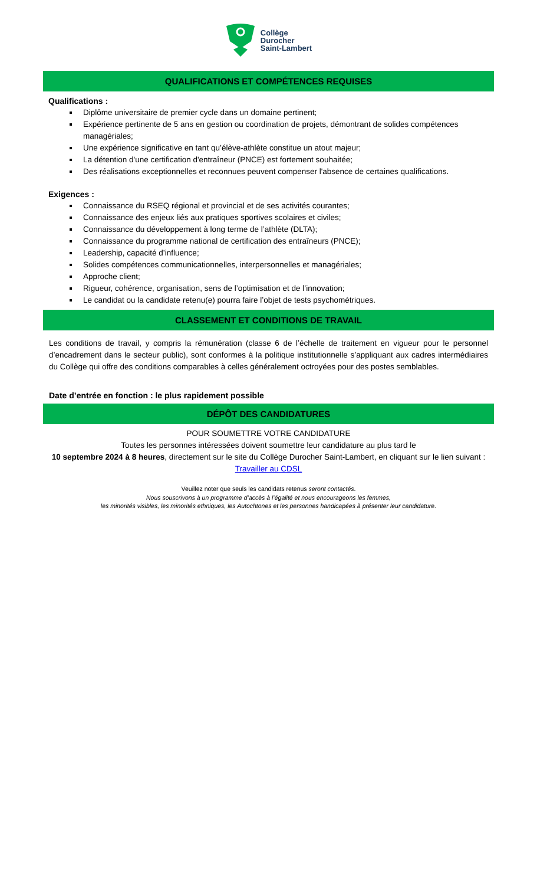Collège
Durocher
Saint-Lambert
QUALIFICATIONS ET COMPÉTENCES REQUISES
Qualifications :
Diplôme universitaire de premier cycle dans un domaine pertinent;
Expérience pertinente de 5 ans en gestion ou coordination de projets, démontrant de solides compétences managériales;
Une expérience significative en tant qu’élève-athlète constitue un atout majeur;
La détention d'une certification d'entraîneur (PNCE) est fortement souhaitée;
Des réalisations exceptionnelles et reconnues peuvent compenser l'absence de certaines qualifications.
Exigences :
Connaissance du RSEQ régional et provincial et de ses activités courantes;
Connaissance des enjeux liés aux pratiques sportives scolaires et civiles;
Connaissance du développement à long terme de l’athlète (DLTA);
Connaissance du programme national de certification des entraîneurs (PNCE);
Leadership, capacité d’influence;
Solides compétences communicationnelles, interpersonnelles et managériales;
Approche client;
Rigueur, cohérence, organisation, sens de l’optimisation et de l’innovation;
Le candidat ou la candidate retenu(e) pourra faire l’objet de tests psychométriques.
CLASSEMENT ET CONDITIONS DE TRAVAIL
Les conditions de travail, y compris la rémunération (classe 6 de l’échelle de traitement en vigueur pour le personnel d’encadrement dans le secteur public), sont conformes à la politique institutionnelle s’appliquant aux cadres intermédiaires du Collège qui offre des conditions comparables à celles généralement octroyées pour des postes semblables.
Date d’entrée en fonction : le plus rapidement possible
DÉPÔT DES CANDIDATURES
POUR SOUMETTRE VOTRE CANDIDATURE
Toutes les personnes intéressées doivent soumettre leur candidature au plus tard le
10 septembre 2024 à 8 heures, directement sur le site du Collège Durocher Saint-Lambert, en cliquant sur le lien suivant : Travailler au CDSL
Veuillez noter que seuls les candidats retenus seront contactés.
Nous souscrivons à un programme d’accès à l’égalité et nous encourageons les femmes,
les minorités visibles, les minorités ethniques, les Autochtones et les personnes handicapées à présenter leur candidature.